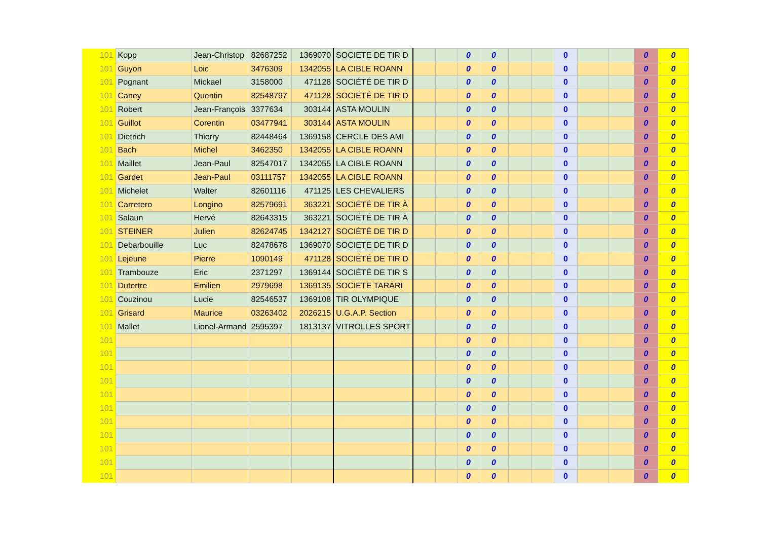| 101 | Kopp | Jean-Christop | 82687252 | 1369070 | SOCIETE DE TIR D | | | 0 | 0 | | | 0 | | | 0 | 0 |
| 101 | Guyon | Loic | 3476309 | 1342055 | LA CIBLE ROANN | | | 0 | 0 | | | 0 | | | 0 | 0 |
| 101 | Pognant | Mickael | 3158000 | 471128 | SOCIÉTÉ DE TIR D | | | 0 | 0 | | | 0 | | | 0 | 0 |
| 101 | Caney | Quentin | 82548797 | 471128 | SOCIÉTÉ DE TIR D | | | 0 | 0 | | | 0 | | | 0 | 0 |
| 101 | Robert | Jean-François | 3377634 | 303144 | ASTA MOULIN | | | 0 | 0 | | | 0 | | | 0 | 0 |
| 101 | Guillot | Corentin | 03477941 | 303144 | ASTA MOULIN | | | 0 | 0 | | | 0 | | | 0 | 0 |
| 101 | Dietrich | Thierry | 82448464 | 1369158 | CERCLE DES AMI | | | 0 | 0 | | | 0 | | | 0 | 0 |
| 101 | Bach | Michel | 3462350 | 1342055 | LA CIBLE ROANN | | | 0 | 0 | | | 0 | | | 0 | 0 |
| 101 | Maillet | Jean-Paul | 82547017 | 1342055 | LA CIBLE ROANN | | | 0 | 0 | | | 0 | | | 0 | 0 |
| 101 | Gardet | Jean-Paul | 03111757 | 1342055 | LA CIBLE ROANN | | | 0 | 0 | | | 0 | | | 0 | 0 |
| 101 | Michelet | Walter | 82601116 | 471125 | LES CHEVALIERS | | | 0 | 0 | | | 0 | | | 0 | 0 |
| 101 | Carretero | Longino | 82579691 | 363221 | SOCIÉTÉ DE TIR À | | | 0 | 0 | | | 0 | | | 0 | 0 |
| 101 | Salaun | Hervé | 82643315 | 363221 | SOCIÉTÉ DE TIR À | | | 0 | 0 | | | 0 | | | 0 | 0 |
| 101 | STEINER | Julien | 82624745 | 1342127 | SOCIÉTÉ DE TIR D | | | 0 | 0 | | | 0 | | | 0 | 0 |
| 101 | Debarbouille | Luc | 82478678 | 1369070 | SOCIETE DE TIR D | | | 0 | 0 | | | 0 | | | 0 | 0 |
| 101 | Lejeune | Pierre | 1090149 | 471128 | SOCIÉTÉ DE TIR D | | | 0 | 0 | | | 0 | | | 0 | 0 |
| 101 | Trambouze | Eric | 2371297 | 1369144 | SOCIÉTÉ DE TIR S | | | 0 | 0 | | | 0 | | | 0 | 0 |
| 101 | Dutertre | Emilien | 2979698 | 1369135 | SOCIETE TARARI | | | 0 | 0 | | | 0 | | | 0 | 0 |
| 101 | Couzinou | Lucie | 82546537 | 1369108 | TIR OLYMPIQUE | | | 0 | 0 | | | 0 | | | 0 | 0 |
| 101 | Grisard | Maurice | 03263402 | 2026215 | U.G.A.P. Section | | | 0 | 0 | | | 0 | | | 0 | 0 |
| 101 | Mallet | Lionel-Armand | 2595397 | 1813137 | VITROLLES SPORT | | | 0 | 0 | | | 0 | | | 0 | 0 |
| 101 | | | | | | | | 0 | 0 | | | 0 | | | 0 | 0 |
| 101 | | | | | | | | 0 | 0 | | | 0 | | | 0 | 0 |
| 101 | | | | | | | | 0 | 0 | | | 0 | | | 0 | 0 |
| 101 | | | | | | | | 0 | 0 | | | 0 | | | 0 | 0 |
| 101 | | | | | | | | 0 | 0 | | | 0 | | | 0 | 0 |
| 101 | | | | | | | | 0 | 0 | | | 0 | | | 0 | 0 |
| 101 | | | | | | | | 0 | 0 | | | 0 | | | 0 | 0 |
| 101 | | | | | | | | 0 | 0 | | | 0 | | | 0 | 0 |
| 101 | | | | | | | | 0 | 0 | | | 0 | | | 0 | 0 |
| 101 | | | | | | | | 0 | 0 | | | 0 | | | 0 | 0 |
| 101 | | | | | | | | 0 | 0 | | | 0 | | | 0 | 0 |